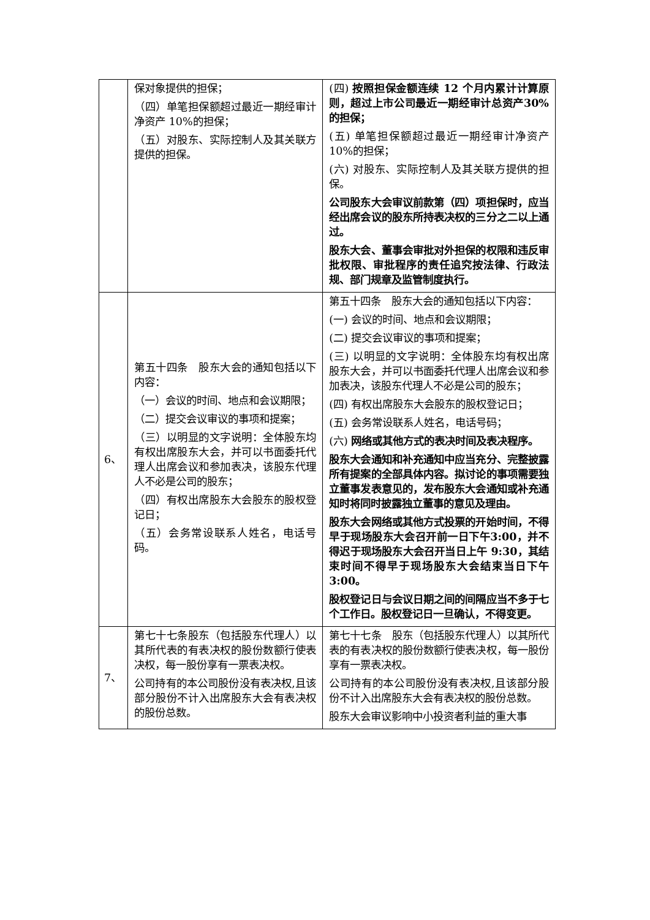| | 保对象提供的担保； （四）单笔担保额超过最近一期经审计净资产 10%的担保； （五）对股东、实际控制人及其关联方提供的担保。 | (四) 按照担保金额连续 12 个月内累计计算原则，超过上市公司最近一期经审计总资产30%的担保； (五) 单笔担保额超过最近一期经审计净资产10%的担保； (六) 对股东、实际控制人及其关联方提供的担保。 公司股东大会审议前款第（四）项担保时，应当经出席会议的股东所持表决权的三分之二以上通过。 股东大会、董事会审批对外担保的权限和违反审批权限、审批程序的责任追究按法律、行政法规、部门规章及监管制度执行。 |
| 6、 | 第五十四条 股东大会的通知包括以下内容： （一）会议的时间、地点和会议期限； （二）提交会议审议的事项和提案； （三）以明显的文字说明：全体股东均有权出席股东大会，并可以书面委托代理人出席会议和参加表决，该股东代理人不必是公司的股东； （四）有权出席股东大会股东的股权登记日； （五）会务常设联系人姓名，电话号码。 | 第五十四条 股东大会的通知包括以下内容： (一) 会议的时间、地点和会议期限； (二) 提交会议审议的事项和提案； (三) 以明显的文字说明：全体股东均有权出席股东大会，并可以书面委托代理人出席会议和参加表决，该股东代理人不必是公司的股东； (四) 有权出席股东大会股东的股权登记日； (五) 会务常设联系人姓名，电话号码； (六) 网络或其他方式的表决时间及表决程序。 股东大会通知和补充通知中应当充分、完整披露所有提案的全部具体内容。拟讨论的事项需要独立董事发表意见的，发布股东大会通知或补充通知时将同时披露独立董事的意见及理由。 股东大会网络或其他方式投票的开始时间，不得早于现场股东大会召开前一日下午3:00，并不得迟于现场股东大会召开当日上午 9:30，其结束时间不得早于现场股东大会结束当日下午 3:00。 股权登记日与会议日期之间的间隔应当不多于七个工作日。股权登记日一旦确认，不得变更。 |
| 7、 | 第七十七条股东（包括股东代理人）以其所代表的有表决权的股份数额行使表决权，每一股份享有一票表决权。 公司持有的本公司股份没有表决权,且该部分股份不计入出席股东大会有表决权的股份总数。 | 第七十七条 股东（包括股东代理人）以其所代表的有表决权的股份数额行使表决权，每一股份享有一票表决权。 公司持有的本公司股份没有表决权,且该部分股份不计入出席股东大会有表决权的股份总数。 股东大会审议影响中小投资者利益的重大事 |